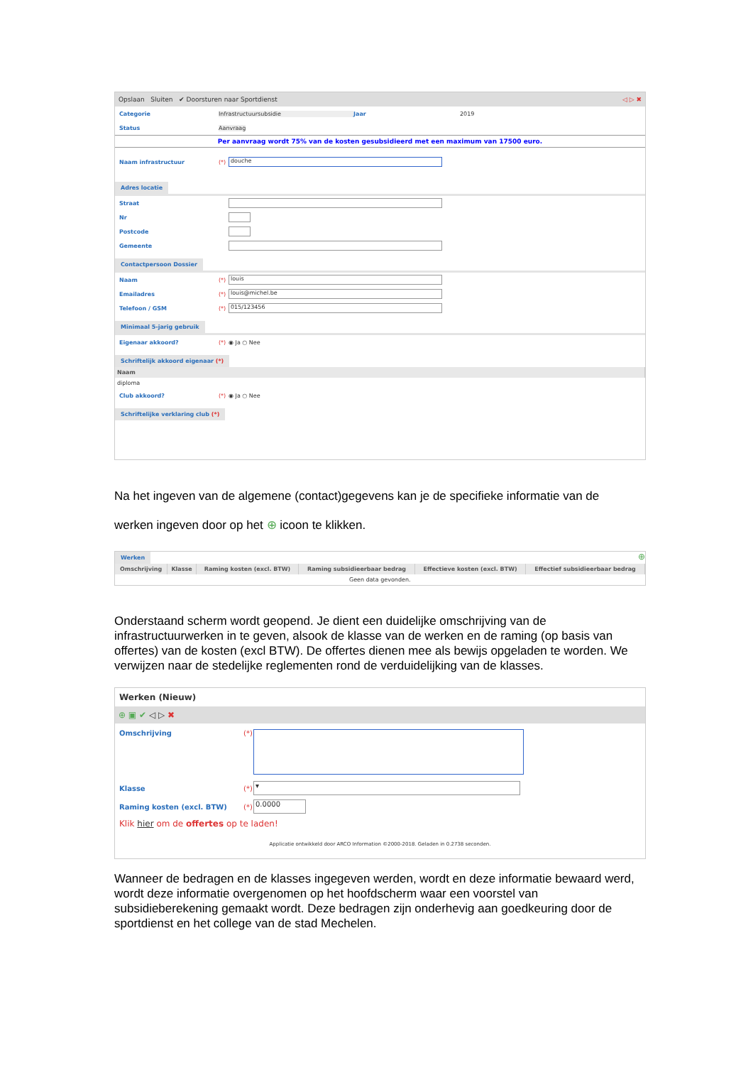Opslaan Sluiten ✔ Doorsturen naar Sportdienst ◁ ▷ ✖
Categorie Infrastructuursubsidie Jaar 2019
Status Aanvraag
Per aanvraag wordt 75% van de kosten gesubsidieerd met een maximum van 17500 euro.
Naam infrastructuur (*) douche
Adres locatie
Straat
Nr
Postcode
Gemeente
Contactpersoon Dossier
Naam (*) louis
Emailadres (*) louis@michel.be
Telefoon / GSM (*) 015/123456
Minimaal 5-jarig gebruik
Eigenaar akkoord? (*) ◉ Ja ○ Nee
Schriftelijk akkoord eigenaar (*)
| Naam |
| --- |
| diploma |
Club akkoord? (*) ◉ Ja ○ Nee
Schriftelijke verklaring club (*)
Na het ingeven van de algemene (contact)gegevens kan je de specifieke informatie van de
werken ingeven door op het ⊕ icoon te klikken.
Werken
⊕
| Omschrijving | Klasse | Raming kosten (excl. BTW) | Raming subsidieerbaar bedrag | Effectieve kosten (excl. BTW) | Effectief subsidieerbaar bedrag |
| --- | --- | --- | --- | --- | --- |
| Geen data gevonden. | | | | | |
Onderstaand scherm wordt geopend. Je dient een duidelijke omschrijving van de infrastructuurwerken in te geven, alsook de klasse van de werken en de raming (op basis van offertes) van de kosten (excl BTW). De offertes dienen mee als bewijs opgeladen te worden. We verwijzen naar de stedelijke reglementen rond de verduidelijking van de klasses.
Werken (Nieuw)
⊕ ▣ ✔ ◁ ▷ ✖
Omschrijving (*)
Klasse (*) ▾
Raming kosten (excl. BTW) (*) 0.0000
Klik hier om de offertes op te laden!
Applicatie ontwikkeld door ARCO Information ©2000-2018. Geladen in 0.2738 seconden.
Wanneer de bedragen en de klasses ingegeven werden, wordt en deze informatie bewaard werd, wordt deze informatie overgenomen op het hoofdscherm waar een voorstel van subsidieberekening gemaakt wordt. Deze bedragen zijn onderhevig aan goedkeuring door de sportdienst en het college van de stad Mechelen.